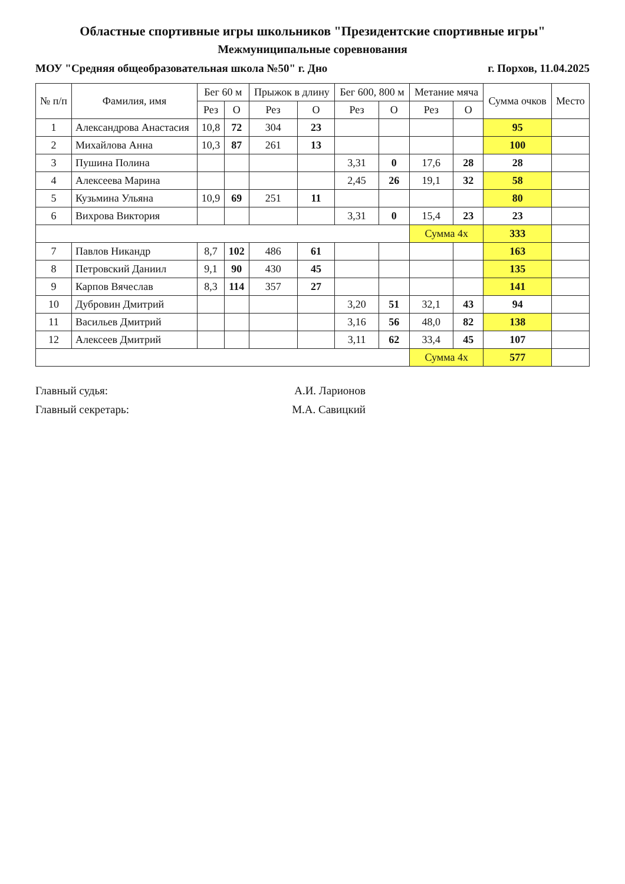Областные спортивные игры школьников "Президентские спортивные игры"
Межмуниципальные соревнования
МОУ "Средняя общеобразовательная школа №50" г. Дно г. Порхов, 11.04.2025
| № п/п | Фамилия, имя | Бег 60 м | | Прыжок в длину | | Бег 600, 800 м | | Метание мяча | | Сумма очков | Место |
| --- | --- | --- | --- | --- | --- | --- | --- | --- | --- | --- | --- |
| | | Рез | О | Рез | О | Рез | О | Рез | О | | |
| 1 | Александрова Анастасия | 10,8 | 72 | 304 | 23 | | | | | 95 | |
| 2 | Михайлова Анна | 10,3 | 87 | 261 | 13 | | | | | 100 | |
| 3 | Пушина Полина | | | | | 3,31 | 0 | 17,6 | 28 | 28 | |
| 4 | Алексеева Марина | | | | | 2,45 | 26 | 19,1 | 32 | 58 | |
| 5 | Кузьмина Ульяна | 10,9 | 69 | 251 | 11 | | | | | 80 | |
| 6 | Вихрова Виктория | | | | | 3,31 | 0 | 15,4 | 23 | 23 | |
| | | | | | | | | Сумма 4х | | 333 | |
| 7 | Павлов Никандр | 8,7 | 102 | 486 | 61 | | | | | 163 | |
| 8 | Петровский Даниил | 9,1 | 90 | 430 | 45 | | | | | 135 | |
| 9 | Карпов Вячеслав | 8,3 | 114 | 357 | 27 | | | | | 141 | |
| 10 | Дубровин Дмитрий | | | | | 3,20 | 51 | 32,1 | 43 | 94 | |
| 11 | Васильев Дмитрий | | | | | 3,16 | 56 | 48,0 | 82 | 138 | |
| 12 | Алексеев Дмитрий | | | | | 3,11 | 62 | 33,4 | 45 | 107 | |
| | | | | | | | | Сумма 4х | | 577 | |
Главный судья: А.И. Ларионов
Главный секретарь: М.А. Савицкий